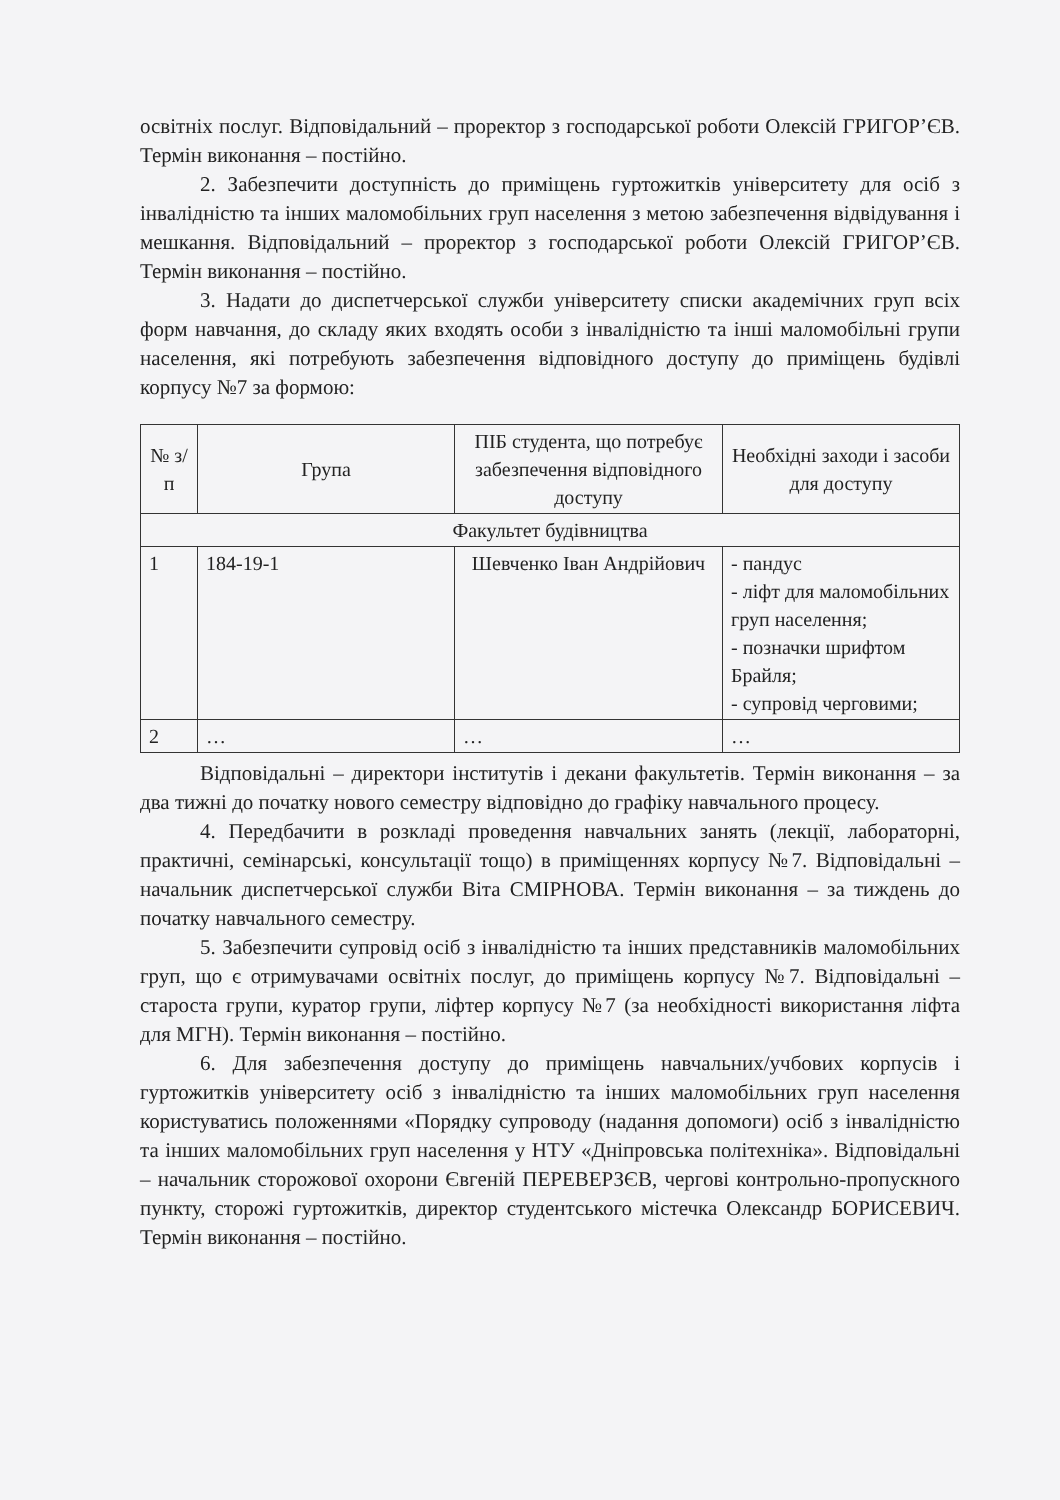освітніх послуг. Відповідальний – проректор з господарської роботи Олексій ГРИГОР’ЄВ. Термін виконання – постійно.
2. Забезпечити доступність до приміщень гуртожитків університету для осіб з інвалідністю та інших маломобільних груп населення з метою забезпечення відвідування і мешкання. Відповідальний – проректор з господарської роботи Олексій ГРИГОР’ЄВ. Термін виконання – постійно.
3. Надати до диспетчерської служби університету списки академічних груп всіх форм навчання, до складу яких входять особи з інвалідністю та інші маломобільні групи населення, які потребують забезпечення відповідного доступу до приміщень будівлі корпусу №7 за формою:
| № з/п | Група | ПІБ студента, що потребує забезпечення відповідного доступу | Необхідні заходи і засоби для доступу |
| --- | --- | --- | --- |
| Факультет будівництва | | | |
| 1 | 184-19-1 | Шевченко Іван Андрійович | - пандус - ліфт для маломобільних груп населення; - позначки шрифтом Брайля; - супровід черговими; |
| 2 | … | … | … |
Відповідальні – директори інститутів і декани факультетів. Термін виконання – за два тижні до початку нового семестру відповідно до графіку навчального процесу.
4. Передбачити в розкладі проведення навчальних занять (лекції, лабораторні, практичні, семінарські, консультації тощо) в приміщеннях корпусу №7. Відповідальні – начальник диспетчерської служби Віта СМІРНОВА. Термін виконання – за тиждень до початку навчального семестру.
5. Забезпечити супровід осіб з інвалідністю та інших представників маломобільних груп, що є отримувачами освітніх послуг, до приміщень корпусу №7. Відповідальні – староста групи, куратор групи, ліфтер корпусу №7 (за необхідності використання ліфта для МГН). Термін виконання – постійно.
6. Для забезпечення доступу до приміщень навчальних/учбових корпусів і гуртожитків університету осіб з інвалідністю та інших маломобільних груп населення користуватись положеннями «Порядку супроводу (надання допомоги) осіб з інвалідністю та інших маломобільних груп населення у НТУ «Дніпровська політехніка». Відповідальні – начальник сторожової охорони Євгеній ПЕРЕВЕРЗЄВ, чергові контрольно-пропускного пункту, сторожі гуртожитків, директор студентського містечка Олександр БОРИСЕВИЧ. Термін виконання – постійно.